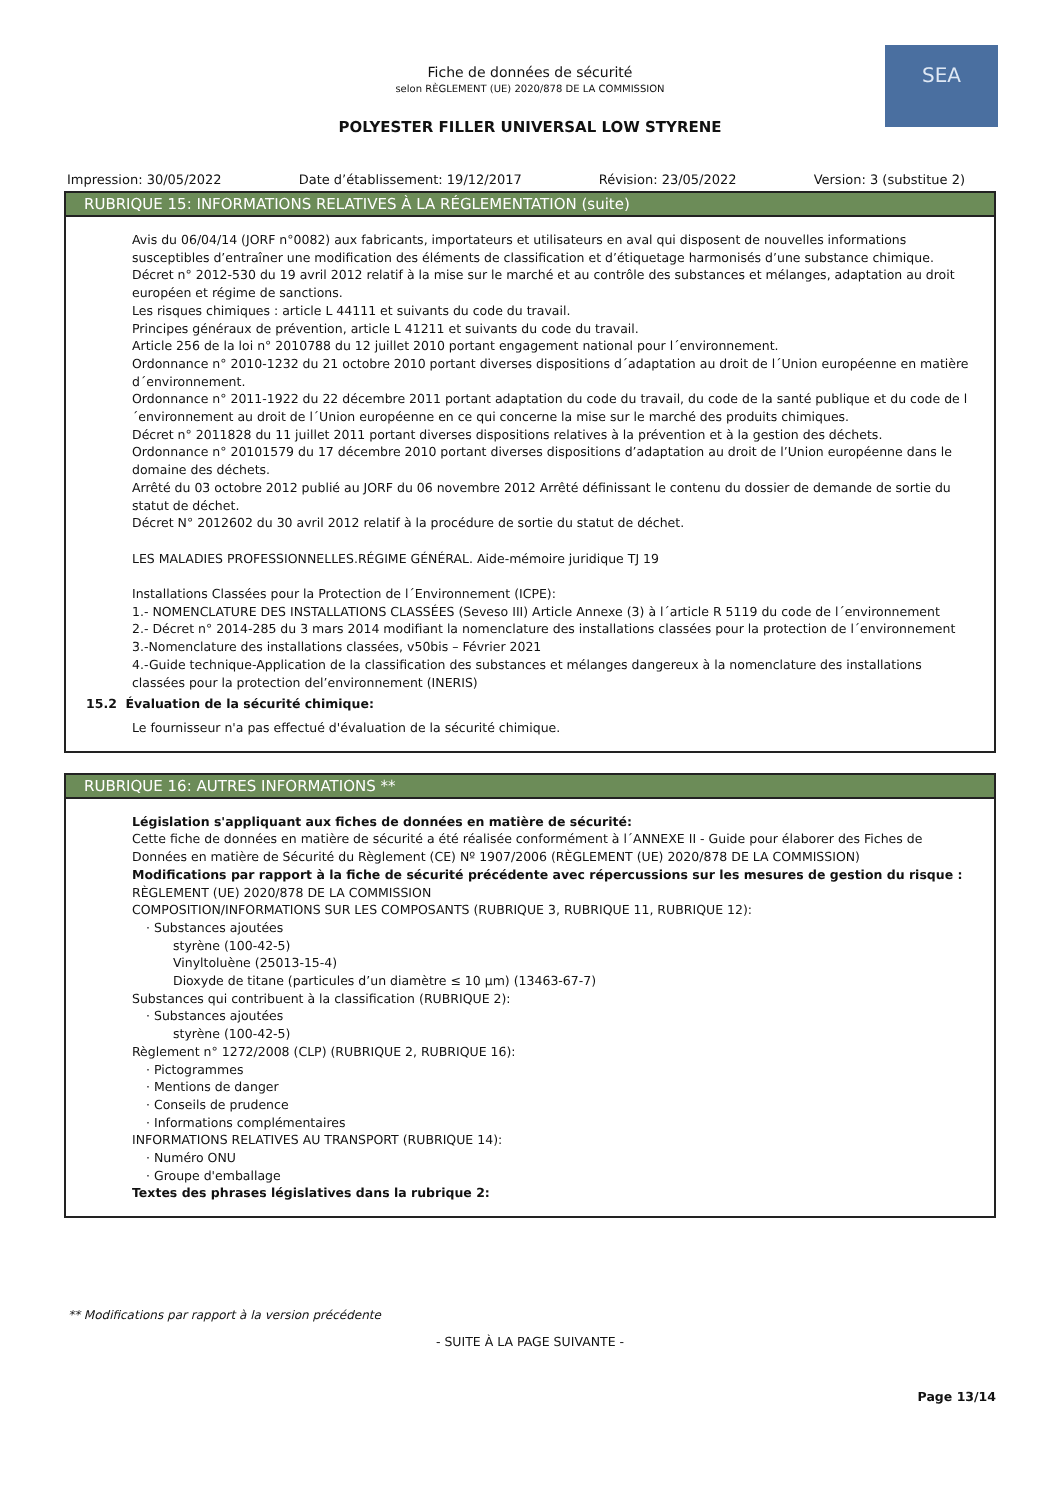SEA
Fiche de données de sécurité
selon RÈGLEMENT (UE) 2020/878 DE LA COMMISSION
POLYESTER FILLER UNIVERSAL LOW STYRENE
Impression: 30/05/2022 Date d’établissement: 19/12/2017 Révision: 23/05/2022 Version: 3 (substitue 2)
RUBRIQUE 15: INFORMATIONS RELATIVES À LA RÉGLEMENTATION (suite)
Avis du 06/04/14 (JORF n°0082) aux fabricants, importateurs et utilisateurs en aval qui disposent de nouvelles informations susceptibles d’entraîner une modification des éléments de classification et d’étiquetage harmonisés d’une substance chimique.
Décret n° 2012-530 du 19 avril 2012 relatif à la mise sur le marché et au contrôle des substances et mélanges, adaptation au droit européen et régime de sanctions.
Les risques chimiques : article L 44111 et suivants du code du travail.
Principes généraux de prévention, article L 41211 et suivants du code du travail.
Article 256 de la loi n° 2010788 du 12 juillet 2010 portant engagement national pour l´environnement.
Ordonnance n° 2010-1232 du 21 octobre 2010 portant diverses dispositions d´adaptation au droit de l´Union européenne en matière d´environnement.
Ordonnance n° 2011-1922 du 22 décembre 2011 portant adaptation du code du travail, du code de la santé publique et du code de l´environnement au droit de l´Union européenne en ce qui concerne la mise sur le marché des produits chimiques.
Décret n° 2011828 du 11 juillet 2011 portant diverses dispositions relatives à la prévention et à la gestion des déchets.
Ordonnance n° 20101579 du 17 décembre 2010 portant diverses dispositions d’adaptation au droit de l’Union européenne dans le domaine des déchets.
Arrêté du 03 octobre 2012 publié au JORF du 06 novembre 2012 Arrêté définissant le contenu du dossier de demande de sortie du statut de déchet.
Décret N° 2012602 du 30 avril 2012 relatif à la procédure de sortie du statut de déchet.
LES MALADIES PROFESSIONNELLES.RÉGIME GÉNÉRAL. Aide-mémoire juridique TJ 19
Installations Classées pour la Protection de l´Environnement (ICPE):
1.- NOMENCLATURE DES INSTALLATIONS CLASSÉES (Seveso III) Article Annexe (3) à l´article R 5119 du code de l´environnement
2.- Décret n° 2014-285 du 3 mars 2014 modifiant la nomenclature des installations classées pour la protection de l´environnement
3.-Nomenclature des installations classées, v50bis – Février 2021
4.-Guide technique-Application de la classification des substances et mélanges dangereux à la nomenclature des installations classées pour la protection del’environnement (INERIS)
15.2 Évaluation de la sécurité chimique:
Le fournisseur n'a pas effectué d'évaluation de la sécurité chimique.
RUBRIQUE 16: AUTRES INFORMATIONS **
Législation s'appliquant aux fiches de données en matière de sécurité:
Cette fiche de données en matière de sécurité a été réalisée conformément à l´ANNEXE II - Guide pour élaborer des Fiches de Données en matière de Sécurité du Règlement (CE) Nº 1907/2006 (RÈGLEMENT (UE) 2020/878 DE LA COMMISSION)
Modifications par rapport à la fiche de sécurité précédente avec répercussions sur les mesures de gestion du risque :
RÈGLEMENT (UE) 2020/878 DE LA COMMISSION
COMPOSITION/INFORMATIONS SUR LES COMPOSANTS (RUBRIQUE 3, RUBRIQUE 11, RUBRIQUE 12):
· Substances ajoutées
styrène (100-42-5)
Vinyltoluène (25013-15-4)
Dioxyde de titane (particules d’un diamètre ≤ 10 μm) (13463-67-7)
Substances qui contribuent à la classification (RUBRIQUE 2):
· Substances ajoutées
styrène (100-42-5)
Règlement n° 1272/2008 (CLP) (RUBRIQUE 2, RUBRIQUE 16):
· Pictogrammes
· Mentions de danger
· Conseils de prudence
· Informations complémentaires
INFORMATIONS RELATIVES AU TRANSPORT (RUBRIQUE 14):
· Numéro ONU
· Groupe d'emballage
Textes des phrases législatives dans la rubrique 2:
** Modifications par rapport à la version précédente
- SUITE À LA PAGE SUIVANTE -
Page 13/14